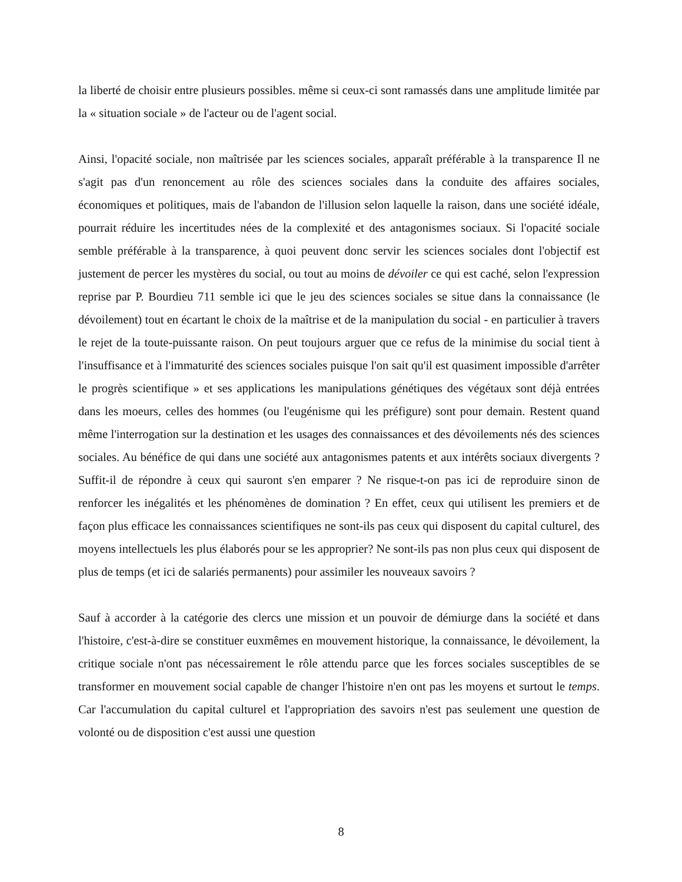la liberté de choisir entre plusieurs possibles. même si ceux-ci sont ramassés dans une amplitude limitée par la « situation sociale » de l'acteur ou de l'agent social.
Ainsi, l'opacité sociale, non maîtrisée par les sciences sociales, apparaît préférable à la transparence Il ne s'agit pas d'un renoncement au rôle des sciences sociales dans la conduite des affaires sociales, économiques et politiques, mais de l'abandon de l'illusion selon laquelle la raison, dans une société idéale, pourrait réduire les incertitudes nées de la complexité et des antagonismes sociaux. Si l'opacité sociale semble préférable à la transparence, à quoi peuvent donc servir les sciences sociales dont l'objectif est justement de percer les mystères du social, ou tout au moins de dévoiler ce qui est caché, selon l'expression reprise par P. Bourdieu 711 semble ici que le jeu des sciences sociales se situe dans la connaissance (le dévoilement) tout en écartant le choix de la maîtrise et de la manipulation du social - en particulier à travers le rejet de la toute-puissante raison. On peut toujours arguer que ce refus de la minimise du social tient à l'insuffisance et à l'immaturité des sciences sociales puisque l'on sait qu'il est quasiment impossible d'arrêter le progrès scientifique » et ses applications les manipulations génétiques des végétaux sont déjà entrées dans les moeurs, celles des hommes (ou l'eugénisme qui les préfigure) sont pour demain. Restent quand même l'interrogation sur la destination et les usages des connaissances et des dévoilements nés des sciences sociales. Au bénéfice de qui dans une société aux antagonismes patents et aux intérêts sociaux divergents ? Suffit-il de répondre à ceux qui sauront s'en emparer ? Ne risque-t-on pas ici de reproduire sinon de renforcer les inégalités et les phénomènes de domination ? En effet, ceux qui utilisent les premiers et de façon plus efficace les connaissances scientifiques ne sont-ils pas ceux qui disposent du capital culturel, des moyens intellectuels les plus élaborés pour se les approprier? Ne sont-ils pas non plus ceux qui disposent de plus de temps (et ici de salariés permanents) pour assimiler les nouveaux savoirs ?
Sauf à accorder à la catégorie des clercs une mission et un pouvoir de démiurge dans la société et dans l'histoire, c'est-à-dire se constituer euxmêmes en mouvement historique, la connaissance, le dévoilement, la critique sociale n'ont pas nécessairement le rôle attendu parce que les forces sociales susceptibles de se transformer en mouvement social capable de changer l'histoire n'en ont pas les moyens et surtout le temps. Car l'accumulation du capital culturel et l'appropriation des savoirs n'est pas seulement une question de volonté ou de disposition c'est aussi une question
8